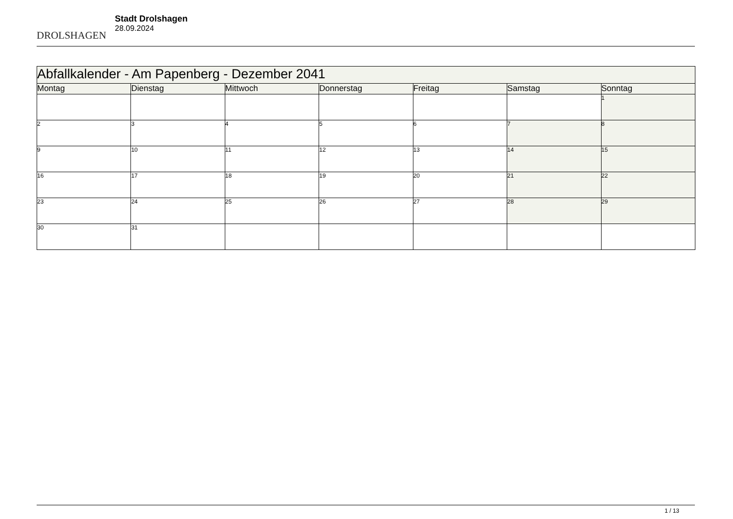DROLSHAGEN
Stadt Drolshagen
28.09.2024
| Abfallkalender - Am Papenberg - Dezember 2041 | | | | | | |
| --- | --- | --- | --- | --- | --- | --- |
| Montag | Dienstag | Mittwoch | Donnerstag | Freitag | Samstag | Sonntag |
| | | | | | | 1 |
| 2 | 3 | 4 | 5 | 6 | 7 | 8 |
| 9 | 10 | 11 | 12 | 13 | 14 | 15 |
| 16 | 17 | 18 | 19 | 20 | 21 | 22 |
| 23 | 24 | 25 | 26 | 27 | 28 | 29 |
| 30 | 31 | | | | | |
1 / 13